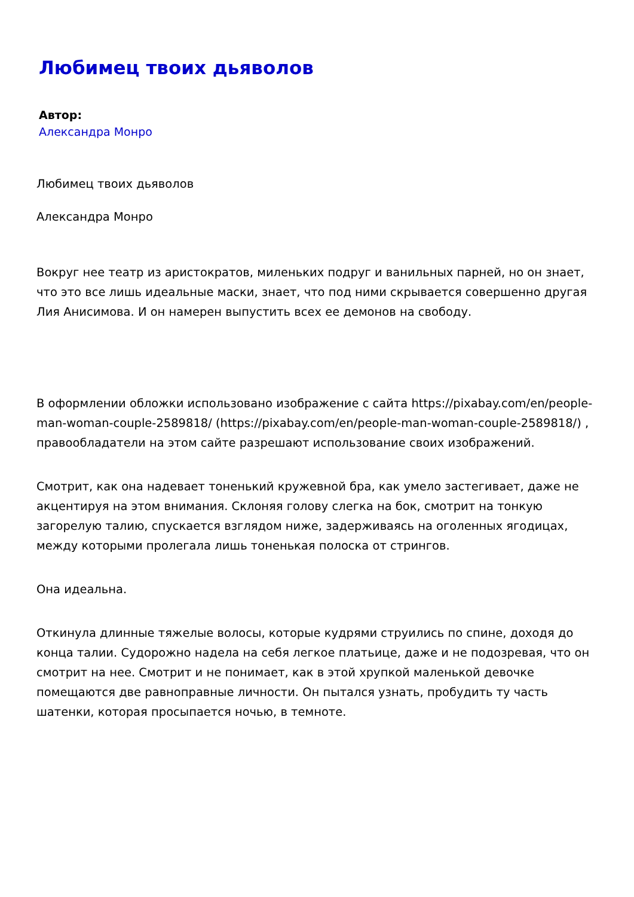Любимец твоих дьяволов
Автор:
Александра Монро
Любимец твоих дьяволов
Александра Монро
Вокруг нее театр из аристократов, миленьких подруг и ванильных парней, но он знает, что это все лишь идеальные маски, знает, что под ними скрывается совершенно другая Лия Анисимова. И он намерен выпустить всех ее демонов на свободу.
В оформлении обложки использовано изображение с сайта https://pixabay.com/en/people-man-woman-couple-2589818/ (https://pixabay.com/en/people-man-woman-couple-2589818/) , правообладатели на этом сайте разрешают использование своих изображений.
Смотрит, как она надевает тоненький кружевной бра, как умело застегивает, даже не акцентируя на этом внимания. Склоняя голову слегка на бок, смотрит на тонкую загорелую талию, спускается взглядом ниже, задерживаясь на оголенных ягодицах, между которыми пролегала лишь тоненькая полоска от стрингов.
Она идеальна.
Откинула длинные тяжелые волосы, которые кудрями струились по спине, доходя до конца талии. Судорожно надела на себя легкое платьице, даже и не подозревая, что он смотрит на нее. Смотрит и не понимает, как в этой хрупкой маленькой девочке помещаются две равноправные личности. Он пытался узнать, пробудить ту часть шатенки, которая просыпается ночью, в темноте.